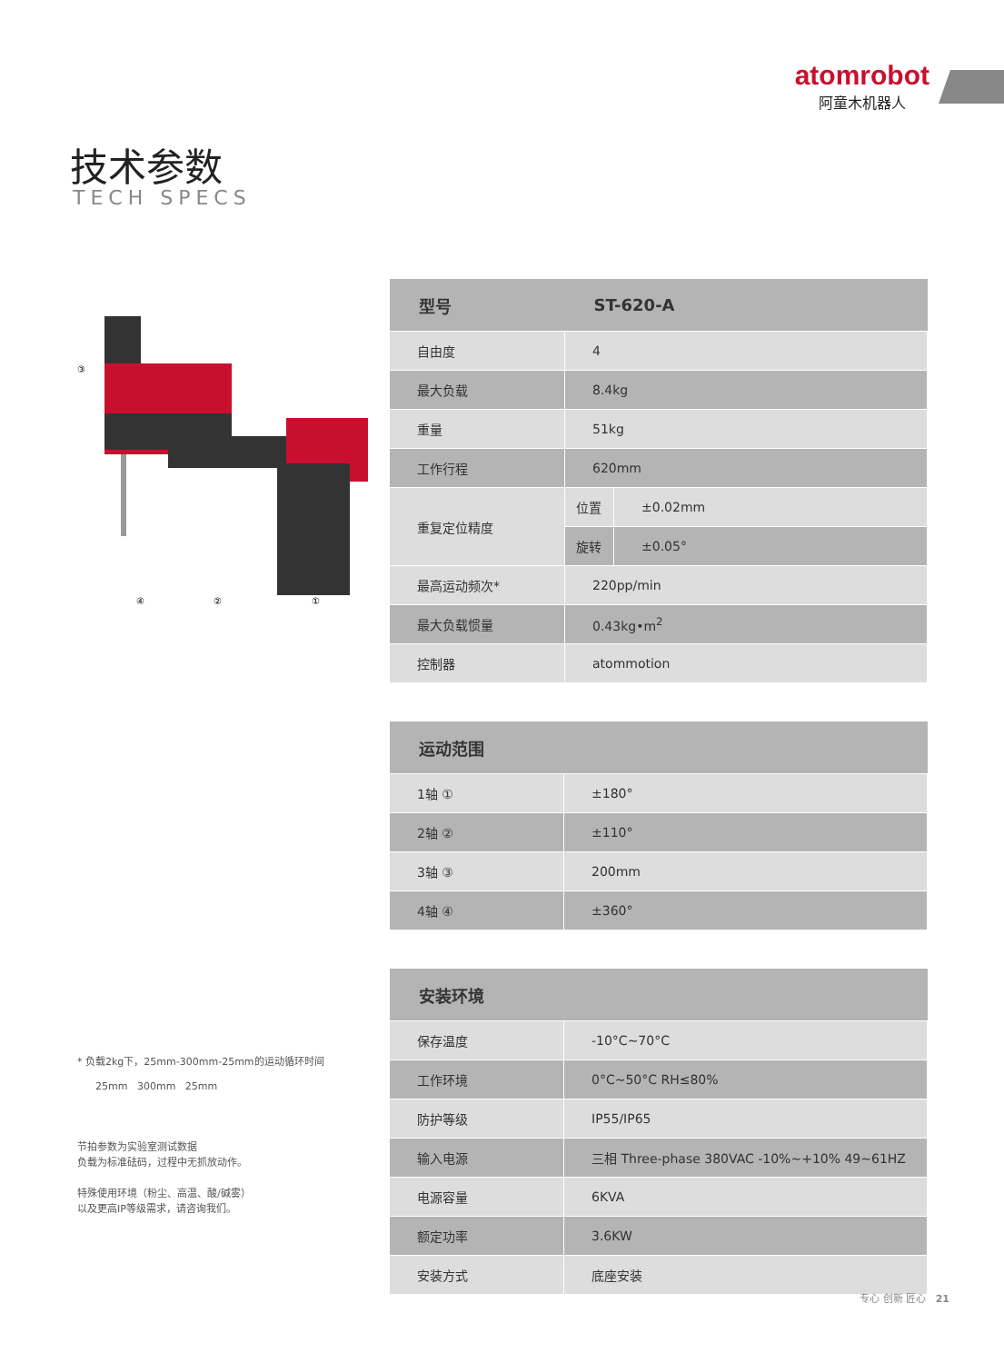atomrobot
阿童木机器人
技术参数
TECH SPECS
③
④
②
①
| 型号 | ST-620-A | |
| --- | --- | --- |
| 自由度 | 4 | |
| 最大负载 | 8.4kg | |
| 重量 | 51kg | |
| 工作行程 | 620mm | |
| 重复定位精度 | 位置 | ±0.02mm |
| | 旋转 | ±0.05° |
| 最高运动频次* | 220pp/min | |
| 最大负载惯量 | 0.43kg•m<sup>2</sup> | |
| 控制器 | atommotion | |
| 运动范围 | |
| --- | --- |
| 1轴 ① | ±180° |
| 2轴 ② | ±110° |
| 3轴 ③ | 200mm |
| 4轴 ④ | ±360° |
| 安装环境 | |
| --- | --- |
| 保存温度 | -10°C~70°C |
| 工作环境 | 0°C~50°C RH≤80% |
| 防护等级 | IP55/IP65 |
| 输入电源 | 三相 Three-phase 380VAC -10%~+10% 49~61HZ |
| 电源容量 | 6KVA |
| 额定功率 | 3.6KW |
| 安装方式 | 底座安装 |
* 负载2kg下，25mm-300mm-25mm的运动循环时间
25mm 300mm 25mm
节拍参数为实验室测试数据
负载为标准砝码，过程中无抓放动作。
特殊使用环境（粉尘、高温、酸/碱雾）
以及更高IP等级需求，请咨询我们。
专心 创新 匠心 21